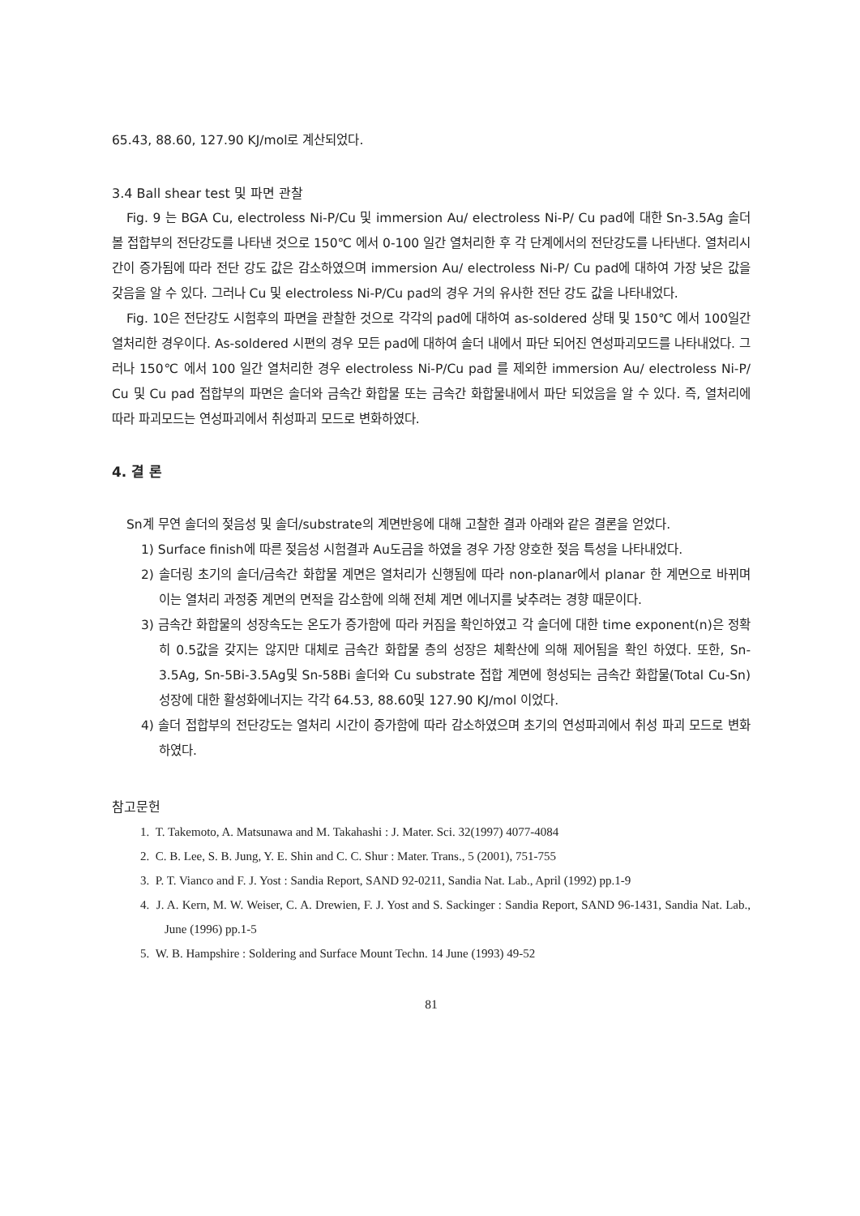65.43, 88.60, 127.90 KJ/mol로 계산되었다.
3.4 Ball shear test 및 파면 관찰
Fig. 9 는 BGA Cu, electroless Ni-P/Cu 및 immersion Au/ electroless Ni-P/ Cu pad에 대한 Sn-3.5Ag 솔더볼 접합부의 전단강도를 나타낸 것으로 150℃ 에서 0-100 일간 열처리한 후 각 단계에서의 전단강도를 나타낸다. 열처리시간이 증가됨에 따라 전단 강도 값은 감소하였으며 immersion Au/ electroless Ni-P/ Cu pad에 대하여 가장 낮은 값을 갖음을 알 수 있다. 그러나 Cu 및 electroless Ni-P/Cu pad의 경우 거의 유사한 전단 강도 값을 나타내었다.
Fig. 10은 전단강도 시험후의 파면을 관찰한 것으로 각각의 pad에 대하여 as-soldered 상태 및 150℃ 에서 100일간 열처리한 경우이다. As-soldered 시편의 경우 모든 pad에 대하여 솔더 내에서 파단 되어진 연성파괴모드를 나타내었다. 그러나 150℃ 에서 100 일간 열처리한 경우 electroless Ni-P/Cu pad 를 제외한 immersion Au/ electroless Ni-P/ Cu 및 Cu pad 접합부의 파면은 솔더와 금속간 화합물 또는 금속간 화합물내에서 파단 되었음을 알 수 있다. 즉, 열처리에 따라 파괴모드는 연성파괴에서 취성파괴 모드로 변화하였다.
4. 결 론
Sn계 무연 솔더의 젖음성 및 솔더/substrate의 계면반응에 대해 고찰한 결과 아래와 같은 결론을 얻었다.
1) Surface finish에 따른 젖음성 시험결과 Au도금을 하였을 경우 가장 양호한 젖음 특성을 나타내었다.
2) 솔더링 초기의 솔더/금속간 화합물 계면은 열처리가 신행됨에 따라 non-planar에서 planar 한 계면으로 바뀌며 이는 열처리 과정중 계면의 면적을 감소함에 의해 전체 계면 에너지를 낮추려는 경향 때문이다.
3) 금속간 화합물의 성장속도는 온도가 증가함에 따라 커짐을 확인하였고 각 솔더에 대한 time exponent(n)은 정확히 0.5값을 갖지는 않지만 대체로 금속간 화합물 층의 성장은 체확산에 의해 제어됨을 확인 하였다. 또한, Sn-3.5Ag, Sn-5Bi-3.5Ag및 Sn-58Bi 솔더와 Cu substrate 접합 계면에 형성되는 금속간 화합물(Total Cu-Sn) 성장에 대한 활성화에너지는 각각 64.53, 88.60및 127.90 KJ/mol 이었다.
4) 솔더 접합부의 전단강도는 열처리 시간이 증가함에 따라 감소하였으며 초기의 연성파괴에서 취성 파괴 모드로 변화하였다.
참고문헌
1. T. Takemoto, A. Matsunawa and M. Takahashi : J. Mater. Sci. 32(1997) 4077-4084
2. C. B. Lee, S. B. Jung, Y. E. Shin and C. C. Shur : Mater. Trans., 5 (2001), 751-755
3. P. T. Vianco and F. J. Yost : Sandia Report, SAND 92-0211, Sandia Nat. Lab., April (1992) pp.1-9
4. J. A. Kern, M. W. Weiser, C. A. Drewien, F. J. Yost and S. Sackinger : Sandia Report, SAND 96-1431, Sandia Nat. Lab., June (1996) pp.1-5
5. W. B. Hampshire : Soldering and Surface Mount Techn. 14 June (1993) 49-52
81